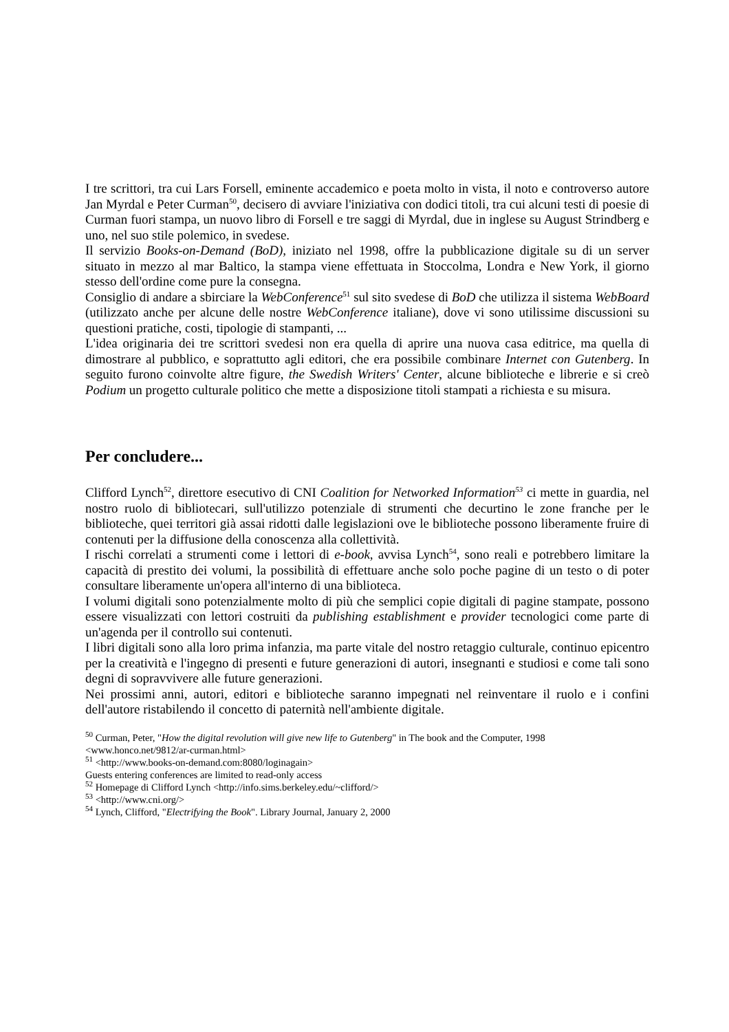I tre scrittori, tra cui Lars Forsell, eminente accademico e poeta molto in vista, il noto e controverso autore Jan Myrdal e Peter Curman<sup>50</sup>, decisero di avviare l'iniziativa con dodici titoli, tra cui alcuni testi di poesie di Curman fuori stampa, un nuovo libro di Forsell e tre saggi di Myrdal, due in inglese su August Strindberg e uno, nel suo stile polemico, in svedese.
Il servizio Books-on-Demand (BoD), iniziato nel 1998, offre la pubblicazione digitale su di un server situato in mezzo al mar Baltico, la stampa viene effettuata in Stoccolma, Londra e New York, il giorno stesso dell'ordine come pure la consegna.
Consiglio di andare a sbirciare la WebConference<sup>51</sup> sul sito svedese di BoD che utilizza il sistema WebBoard (utilizzato anche per alcune delle nostre WebConference italiane), dove vi sono utilissime discussioni su questioni pratiche, costi, tipologie di stampanti, ...
L'idea originaria dei tre scrittori svedesi non era quella di aprire una nuova casa editrice, ma quella di dimostrare al pubblico, e soprattutto agli editori, che era possibile combinare Internet con Gutenberg. In seguito furono coinvolte altre figure, the Swedish Writers' Center, alcune biblioteche e librerie e si creò Podium un progetto culturale politico che mette a disposizione titoli stampati a richiesta e su misura.
Per concludere...
Clifford Lynch<sup>52</sup>, direttore esecutivo di CNI Coalition for Networked Information<sup>53</sup> ci mette in guardia, nel nostro ruolo di bibliotecari, sull'utilizzo potenziale di strumenti che decurtino le zone franche per le biblioteche, quei territori già assai ridotti dalle legislazioni ove le biblioteche possono liberamente fruire di contenuti per la diffusione della conoscenza alla collettività.
I rischi correlati a strumenti come i lettori di e-book, avvisa Lynch<sup>54</sup>, sono reali e potrebbero limitare la capacità di prestito dei volumi, la possibilità di effettuare anche solo poche pagine di un testo o di poter consultare liberamente un'opera all'interno di una biblioteca.
I volumi digitali sono potenzialmente molto di più che semplici copie digitali di pagine stampate, possono essere visualizzati con lettori costruiti da publishing establishment e provider tecnologici come parte di un'agenda per il controllo sui contenuti.
I libri digitali sono alla loro prima infanzia, ma parte vitale del nostro retaggio culturale, continuo epicentro per la creatività e l'ingegno di presenti e future generazioni di autori, insegnanti e studiosi e come tali sono degni di sopravvivere alle future generazioni.
Nei prossimi anni, autori, editori e biblioteche saranno impegnati nel reinventare il ruolo e i confini dell'autore ristabilendo il concetto di paternità nell'ambiente digitale.
<sup>50</sup> Curman, Peter, "How the digital revolution will give new life to Gutenberg" in The book and the Computer, 1998 <www.honco.net/9812/ar-curman.html>
<sup>51</sup> <http://www.books-on-demand.com:8080/loginagain>
Guests entering conferences are limited to read-only access
<sup>52</sup> Homepage di Clifford Lynch <http://info.sims.berkeley.edu/~clifford/>
<sup>53</sup> <http://www.cni.org/>
<sup>54</sup> Lynch, Clifford, "Electrifying the Book". Library Journal, January 2, 2000